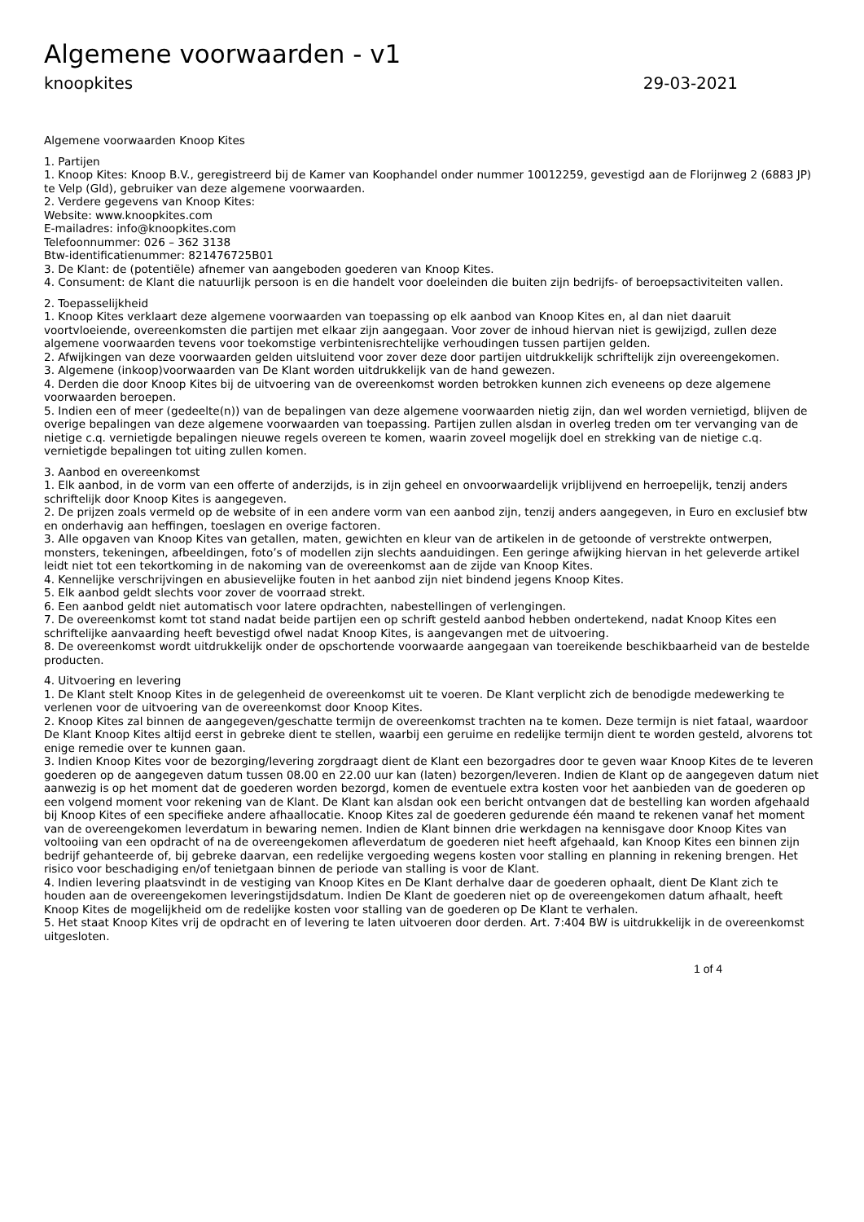Algemene voorwaarden - v1
knoopkites 29-03-2021
Algemene voorwaarden Knoop Kites
1. Partijen
1. Knoop Kites: Knoop B.V., geregistreerd bij de Kamer van Koophandel onder nummer 10012259, gevestigd aan de Florijnweg 2 (6883 JP) te Velp (Gld), gebruiker van deze algemene voorwaarden.
2. Verdere gegevens van Knoop Kites:
Website: www.knoopkites.com
E-mailadres: info@knoopkites.com
Telefoonnummer: 026 – 362 3138
Btw-identificatienummer: 821476725B01
3. De Klant: de (potentiële) afnemer van aangeboden goederen van Knoop Kites.
4. Consument: de Klant die natuurlijk persoon is en die handelt voor doeleinden die buiten zijn bedrijfs- of beroepsactiviteiten vallen.
2. Toepasselijkheid
1. Knoop Kites verklaart deze algemene voorwaarden van toepassing op elk aanbod van Knoop Kites en, al dan niet daaruit voortvloeiende, overeenkomsten die partijen met elkaar zijn aangegaan. Voor zover de inhoud hiervan niet is gewijzigd, zullen deze algemene voorwaarden tevens voor toekomstige verbintenisrechtelijke verhoudingen tussen partijen gelden.
2. Afwijkingen van deze voorwaarden gelden uitsluitend voor zover deze door partijen uitdrukkelijk schriftelijk zijn overeengekomen.
3. Algemene (inkoop)voorwaarden van De Klant worden uitdrukkelijk van de hand gewezen.
4. Derden die door Knoop Kites bij de uitvoering van de overeenkomst worden betrokken kunnen zich eveneens op deze algemene voorwaarden beroepen.
5. Indien een of meer (gedeelte(n)) van de bepalingen van deze algemene voorwaarden nietig zijn, dan wel worden vernietigd, blijven de overige bepalingen van deze algemene voorwaarden van toepassing. Partijen zullen alsdan in overleg treden om ter vervanging van de nietige c.q. vernietigde bepalingen nieuwe regels overeen te komen, waarin zoveel mogelijk doel en strekking van de nietige c.q. vernietigde bepalingen tot uiting zullen komen.
3. Aanbod en overeenkomst
1. Elk aanbod, in de vorm van een offerte of anderzijds, is in zijn geheel en onvoorwaardelijk vrijblijvend en herroepelijk, tenzij anders schriftelijk door Knoop Kites is aangegeven.
2. De prijzen zoals vermeld op de website of in een andere vorm van een aanbod zijn, tenzij anders aangegeven, in Euro en exclusief btw en onderhavig aan heffingen, toeslagen en overige factoren.
3. Alle opgaven van Knoop Kites van getallen, maten, gewichten en kleur van de artikelen in de getoonde of verstrekte ontwerpen, monsters, tekeningen, afbeeldingen, foto’s of modellen zijn slechts aanduidingen. Een geringe afwijking hiervan in het geleverde artikel leidt niet tot een tekortkoming in de nakoming van de overeenkomst aan de zijde van Knoop Kites.
4. Kennelijke verschrijvingen en abusievelijke fouten in het aanbod zijn niet bindend jegens Knoop Kites.
5. Elk aanbod geldt slechts voor zover de voorraad strekt.
6. Een aanbod geldt niet automatisch voor latere opdrachten, nabestellingen of verlengingen.
7. De overeenkomst komt tot stand nadat beide partijen een op schrift gesteld aanbod hebben ondertekend, nadat Knoop Kites een schriftelijke aanvaarding heeft bevestigd ofwel nadat Knoop Kites, is aangevangen met de uitvoering.
8. De overeenkomst wordt uitdrukkelijk onder de opschortende voorwaarde aangegaan van toereikende beschikbaarheid van de bestelde producten.
4. Uitvoering en levering
1. De Klant stelt Knoop Kites in de gelegenheid de overeenkomst uit te voeren. De Klant verplicht zich de benodigde medewerking te verlenen voor de uitvoering van de overeenkomst door Knoop Kites.
2. Knoop Kites zal binnen de aangegeven/geschatte termijn de overeenkomst trachten na te komen. Deze termijn is niet fataal, waardoor De Klant Knoop Kites altijd eerst in gebreke dient te stellen, waarbij een geruime en redelijke termijn dient te worden gesteld, alvorens tot enige remedie over te kunnen gaan.
3. Indien Knoop Kites voor de bezorging/levering zorgdraagt dient de Klant een bezorgadres door te geven waar Knoop Kites de te leveren goederen op de aangegeven datum tussen 08.00 en 22.00 uur kan (laten) bezorgen/leveren. Indien de Klant op de aangegeven datum niet aanwezig is op het moment dat de goederen worden bezorgd, komen de eventuele extra kosten voor het aanbieden van de goederen op een volgend moment voor rekening van de Klant. De Klant kan alsdan ook een bericht ontvangen dat de bestelling kan worden afgehaald bij Knoop Kites of een specifieke andere afhaallocatie. Knoop Kites zal de goederen gedurende één maand te rekenen vanaf het moment van de overeengekomen leverdatum in bewaring nemen. Indien de Klant binnen drie werkdagen na kennisgave door Knoop Kites van voltooiing van een opdracht of na de overeengekomen afleverdatum de goederen niet heeft afgehaald, kan Knoop Kites een binnen zijn bedrijf gehanteerde of, bij gebreke daarvan, een redelijke vergoeding wegens kosten voor stalling en planning in rekening brengen. Het risico voor beschadiging en/of tenietgaan binnen de periode van stalling is voor de Klant.
4. Indien levering plaatsvindt in de vestiging van Knoop Kites en De Klant derhalve daar de goederen ophaalt, dient De Klant zich te houden aan de overeengekomen leveringstijdsdatum. Indien De Klant de goederen niet op de overeengekomen datum afhaalt, heeft Knoop Kites de mogelijkheid om de redelijke kosten voor stalling van de goederen op De Klant te verhalen.
5. Het staat Knoop Kites vrij de opdracht en of levering te laten uitvoeren door derden. Art. 7:404 BW is uitdrukkelijk in de overeenkomst uitgesloten.
1 of 4